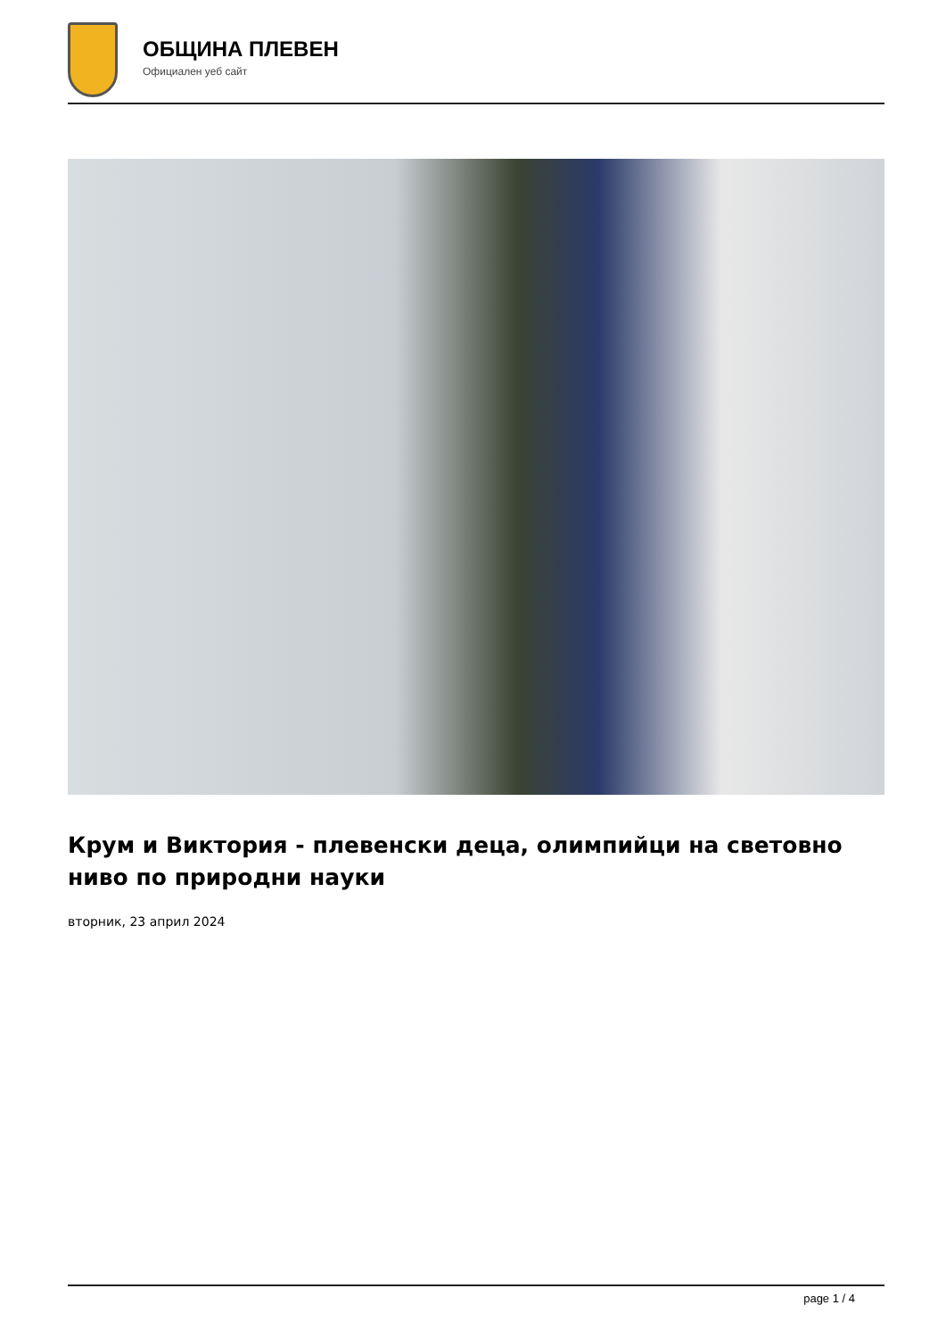ОБЩИНА ПЛЕВЕН
Официален уеб сайт
Крум и Виктория - плевенски деца, олимпийци на световно ниво по природни науки
вторник, 23 април 2024
page 1 / 4